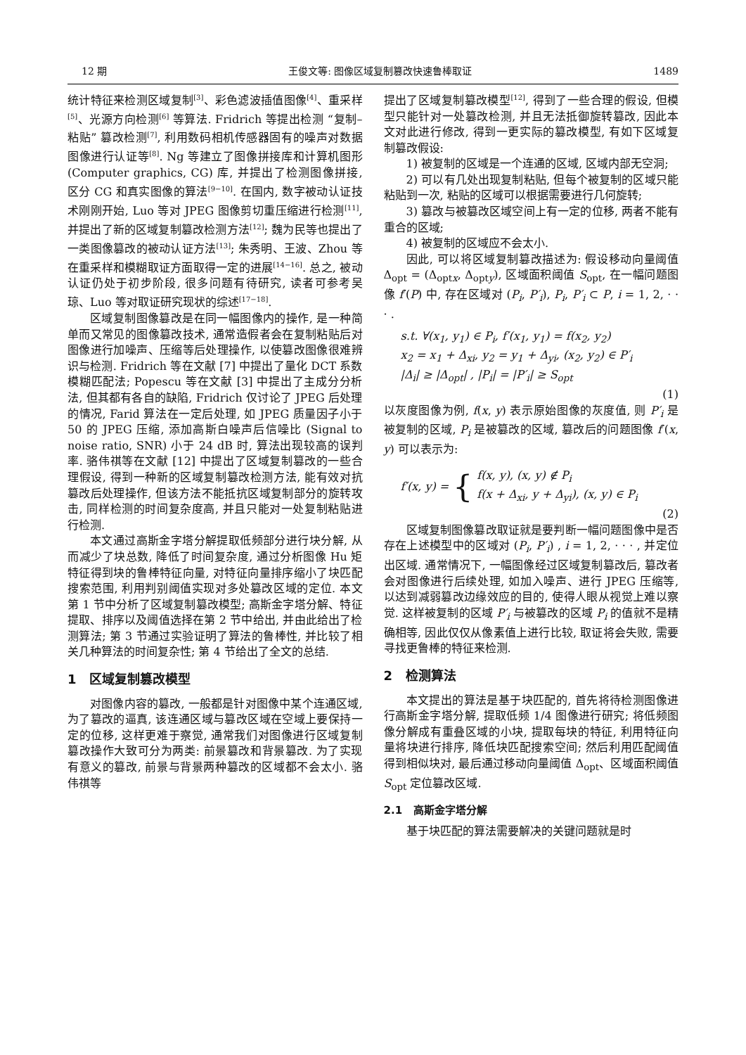12 期 王俊文等: 图像区域复制篡改快速鲁棒取证 1489
统计特征来检测区域复制<sup>[3]</sup>、彩色滤波插值图像<sup>[4]</sup>、重采样<sup>[5]</sup>、光源方向检测<sup>[6]</sup> 等算法. Fridrich 等提出检测 “复制–粘贴” 篡改检测<sup>[7]</sup>, 利用数码相机传感器固有的噪声对数据图像进行认证等<sup>[8]</sup>. Ng 等建立了图像拼接库和计算机图形 (Computer graphics, CG) 库, 并提出了检测图像拼接, 区分 CG 和真实图像的算法<sup>[9−10]</sup>. 在国内, 数字被动认证技术刚刚开始, Luo 等对 JPEG 图像剪切重压缩进行检测<sup>[11]</sup>, 并提出了新的区域复制篡改检测方法<sup>[12]</sup>; 魏为民等也提出了一类图像篡改的被动认证方法<sup>[13]</sup>; 朱秀明、王波、Zhou 等在重采样和模糊取证方面取得一定的进展<sup>[14−16]</sup>. 总之, 被动认证仍处于初步阶段, 很多问题有待研究, 读者可参考吴琼、Luo 等对取证研究现状的综述<sup>[17−18]</sup>.
区域复制图像篡改是在同一幅图像内的操作, 是一种简单而又常见的图像篡改技术, 通常造假者会在复制粘贴后对图像进行加噪声、压缩等后处理操作, 以使篡改图像很难辨识与检测. Fridrich 等在文献 [7] 中提出了量化 DCT 系数模糊匹配法; Popescu 等在文献 [3] 中提出了主成分分析法, 但其都有各自的缺陷, Fridrich 仅讨论了 JPEG 后处理的情况, Farid 算法在一定后处理, 如 JPEG 质量因子小于 50 的 JPEG 压缩, 添加高斯白噪声后信噪比 (Signal to noise ratio, SNR) 小于 24 dB 时, 算法出现较高的误判率. 骆伟祺等在文献 [12] 中提出了区域复制篡改的一些合理假设, 得到一种新的区域复制篡改检测方法, 能有效对抗篡改后处理操作, 但该方法不能抵抗区域复制部分的旋转攻击, 同样检测的时间复杂度高, 并且只能对一处复制粘贴进行检测.
本文通过高斯金字塔分解提取低频部分进行块分解, 从而减少了块总数, 降低了时间复杂度, 通过分析图像 Hu 矩特征得到块的鲁棒特征向量, 对特征向量排序缩小了块匹配搜索范围, 利用判别阈值实现对多处篡改区域的定位. 本文第 1 节中分析了区域复制篡改模型; 高斯金字塔分解、特征提取、排序以及阈值选择在第 2 节中给出, 并由此给出了检测算法; 第 3 节通过实验证明了算法的鲁棒性, 并比较了相关几种算法的时间复杂性; 第 4 节给出了全文的总结.
1 区域复制篡改模型
对图像内容的篡改, 一般都是针对图像中某个连通区域, 为了篡改的逼真, 该连通区域与篡改区域在空域上要保持一定的位移, 这样更难于察觉, 通常我们对图像进行区域复制篡改操作大致可分为两类: 前景篡改和背景篡改. 为了实现有意义的篡改, 前景与背景两种篡改的区域都不会太小. 骆伟祺等
提出了区域复制篡改模型<sup>[12]</sup>, 得到了一些合理的假设, 但模型只能针对一处篡改检测, 并且无法抵御旋转篡改, 因此本文对此进行修改, 得到一更实际的篡改模型, 有如下区域复制篡改假设:
1) 被复制的区域是一个连通的区域, 区域内部无空洞;
2) 可以有几处出现复制粘贴, 但每个被复制的区域只能粘贴到一次, 粘贴的区域可以根据需要进行几何旋转;
3) 篡改与被篡改区域空间上有一定的位移, 两者不能有重合的区域;
4) 被复制的区域应不会太小.
因此, 可以将区域复制篡改描述为: 假设移动向量阈值 Δ<sub>opt</sub> = (Δ<sub>optx</sub>, Δ<sub>opty</sub>), 区域面积阈值 S<sub>opt</sub>, 在一幅问题图像 f′(P) 中, 存在区域对 (P<sub>i</sub>, P′<sub>i</sub>), P<sub>i</sub>, P′<sub>i</sub> ⊂ P, i = 1, 2, · · · .
s.t. ∀(x<sub>1</sub>, y<sub>1</sub>) ∈ P<sub>i</sub>, f′(x<sub>1</sub>, y<sub>1</sub>) = f(x<sub>2</sub>, y<sub>2</sub>)
x<sub>2</sub> = x<sub>1</sub> + Δ<sub>xi</sub>, y<sub>2</sub> = y<sub>1</sub> + Δ<sub>yi</sub>, (x<sub>2</sub>, y<sub>2</sub>) ∈ P′<sub>i</sub>
|Δ<sub>i</sub>| ≥ |Δ<sub>opt</sub>| , |P<sub>i</sub>| = |P′<sub>i</sub>| ≥ S<sub>opt</sub>
(1)
以灰度图像为例, f(x, y) 表示原始图像的灰度值, 则 P′<sub>i</sub> 是被复制的区域, P<sub>i</sub> 是被篡改的区域, 篡改后的问题图像 f′(x, y) 可以表示为:
f′(x, y) = { f(x, y), (x, y) ∉ P<sub>i</sub>
f(x + Δ<sub>xi</sub>, y + Δ<sub>yi</sub>), (x, y) ∈ P<sub>i</sub>
(2)
区域复制图像篡改取证就是要判断一幅问题图像中是否存在上述模型中的区域对 (P<sub>i</sub>, P′<sub>i</sub>) , i = 1, 2, · · · , 并定位出区域. 通常情况下, 一幅图像经过区域复制篡改后, 篡改者会对图像进行后续处理, 如加入噪声、进行 JPEG 压缩等, 以达到减弱篡改边缘效应的目的, 使得人眼从视觉上难以察觉. 这样被复制的区域 P′<sub>i</sub> 与被篡改的区域 P<sub>i</sub> 的值就不是精确相等, 因此仅仅从像素值上进行比较, 取证将会失败, 需要寻找更鲁棒的特征来检测.
2 检测算法
本文提出的算法是基于块匹配的, 首先将待检测图像进行高斯金字塔分解, 提取低频 1/4 图像进行研究; 将低频图像分解成有重叠区域的小块, 提取每块的特征, 利用特征向量将块进行排序, 降低块匹配搜索空间; 然后利用匹配阈值得到相似块对, 最后通过移动向量阈值 Δ<sub>opt</sub>、区域面积阈值 S<sub>opt</sub> 定位篡改区域.
2.1 高斯金字塔分解
基于块匹配的算法需要解决的关键问题就是时